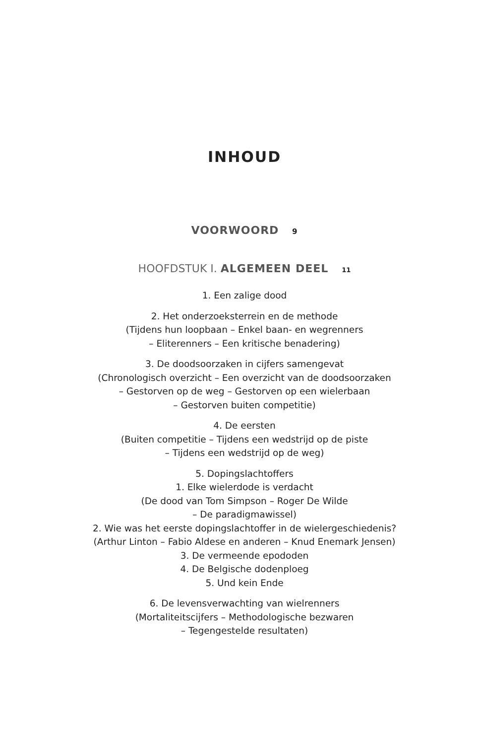INHOUD
VOORWOORD 9
HOOFDSTUK I. ALGEMEEN DEEL 11
1. Een zalige dood
2. Het onderzoeksterrein en de methode
(Tijdens hun loopbaan – Enkel baan- en wegrenners
– Eliterenners – Een kritische benadering)
3. De doodsoorzaken in cijfers samengevat
(Chronologisch overzicht – Een overzicht van de doodsoorzaken
– Gestorven op de weg – Gestorven op een wielerbaan
– Gestorven buiten competitie)
4. De eersten
(Buiten competitie – Tijdens een wedstrijd op de piste
– Tijdens een wedstrijd op de weg)
5. Dopingslachtoffers
1. Elke wielerdode is verdacht
(De dood van Tom Simpson – Roger De Wilde
– De paradigmawissel)
2. Wie was het eerste dopingslachtoffer in de wielergeschiedenis?
(Arthur Linton – Fabio Aldese en anderen – Knud Enemark Jensen)
3. De vermeende epododen
4. De Belgische dodenploeg
5. Und kein Ende
6. De levensverwachting van wielrenners
(Mortaliteitscijfers – Methodologische bezwaren
– Tegengestelde resultaten)